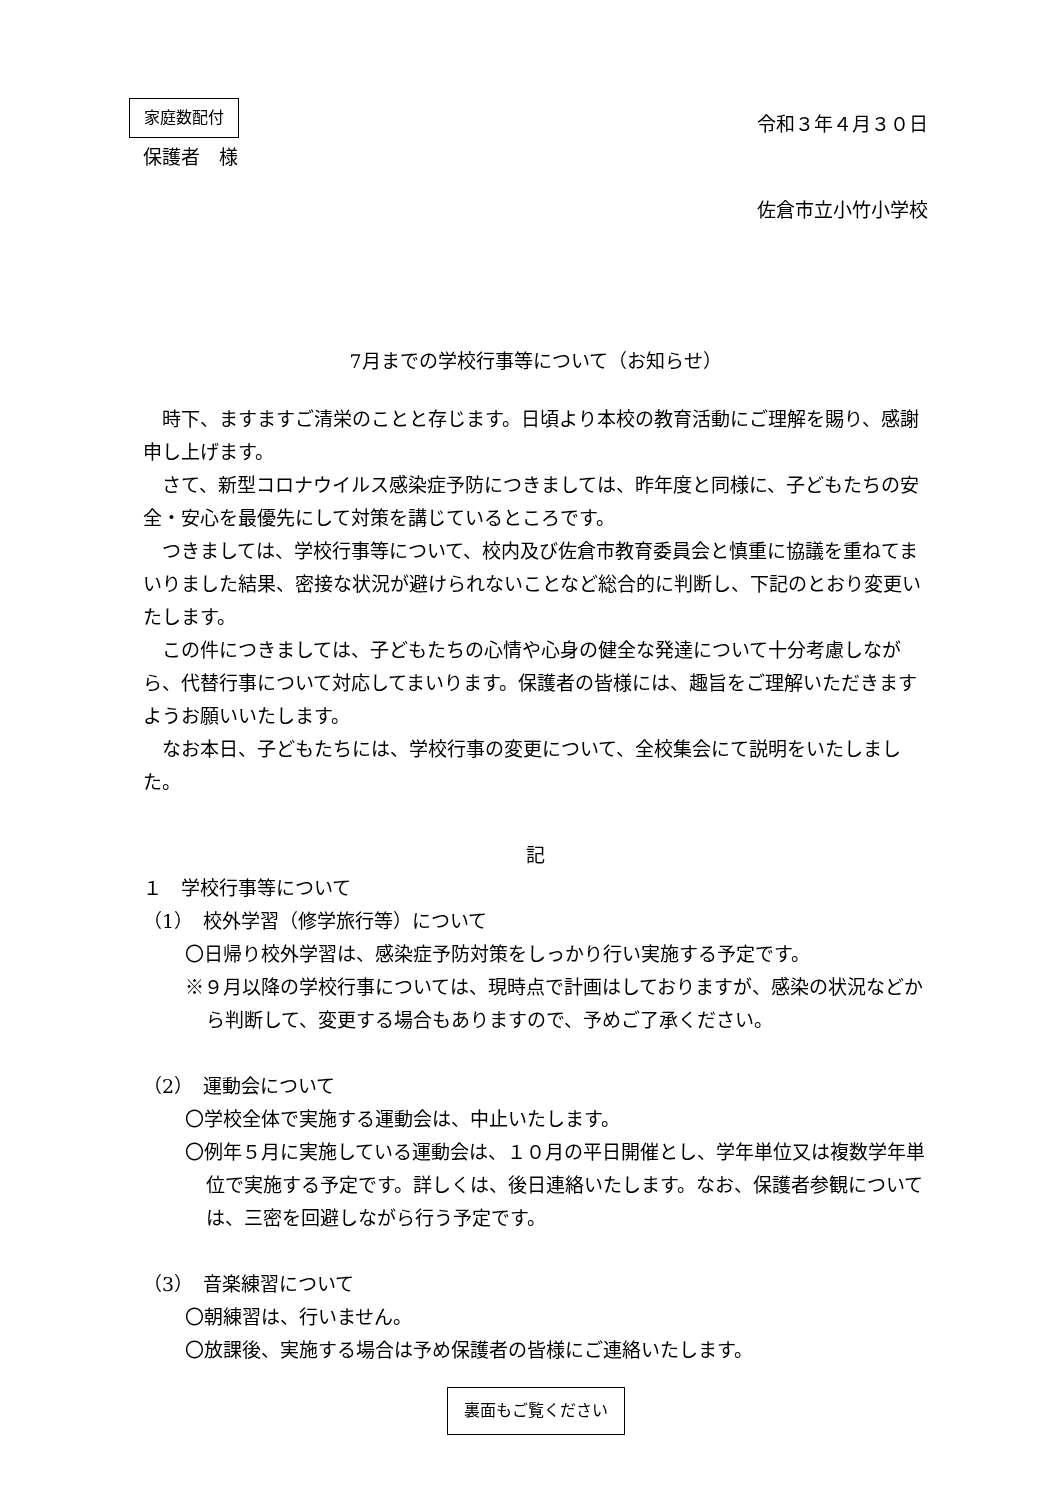家庭数配付
令和３年４月３０日
保護者　様
佐倉市立小竹小学校
7月までの学校行事等について（お知らせ）
時下、ますますご清栄のことと存じます。日頃より本校の教育活動にご理解を賜り、感謝申し上げます。
さて、新型コロナウイルス感染症予防につきましては、昨年度と同様に、子どもたちの安全・安心を最優先にして対策を講じているところです。
つきましては、学校行事等について、校内及び佐倉市教育委員会と慎重に協議を重ねてまいりました結果、密接な状況が避けられないことなど総合的に判断し、下記のとおり変更いたします。
この件につきましては、子どもたちの心情や心身の健全な発達について十分考慮しながら、代替行事について対応してまいります。保護者の皆様には、趣旨をご理解いただきますようお願いいたします。
なお本日、子どもたちには、学校行事の変更について、全校集会にて説明をいたしました。
記
１　学校行事等について
（1）　校外学習（修学旅行等）について
〇日帰り校外学習は、感染症予防対策をしっかり行い実施する予定です。
※９月以降の学校行事については、現時点で計画はしておりますが、感染の状況などから判断して、変更する場合もありますので、予めご了承ください。
（2）　運動会について
〇学校全体で実施する運動会は、中止いたします。
〇例年５月に実施している運動会は、１０月の平日開催とし、学年単位又は複数学年単位で実施する予定です。詳しくは、後日連絡いたします。なお、保護者参観については、三密を回避しながら行う予定です。
（3）　音楽練習について
〇朝練習は、行いません。
〇放課後、実施する場合は予め保護者の皆様にご連絡いたします。
裏面もご覧ください